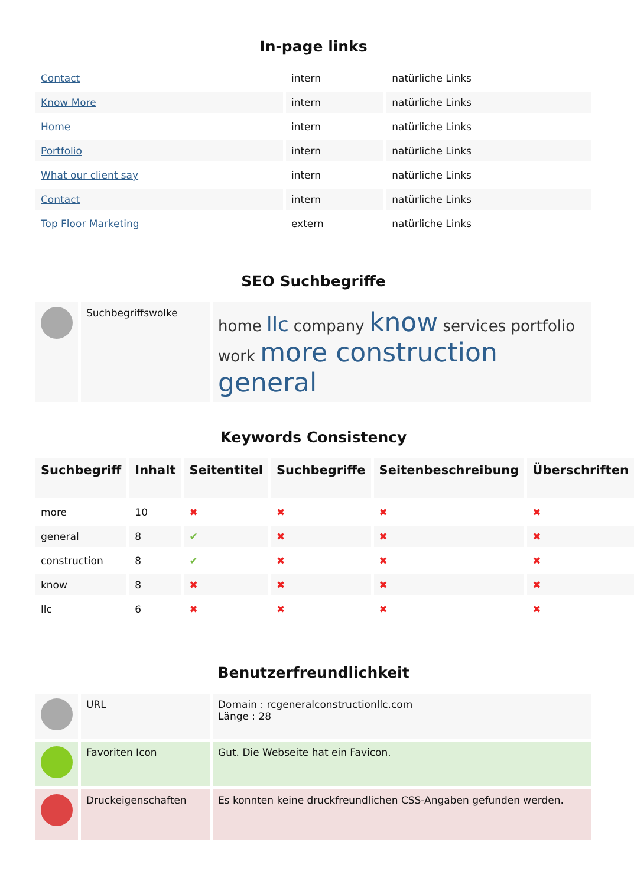In-page links
| Contact | intern | natürliche Links |
| Know More | intern | natürliche Links |
| Home | intern | natürliche Links |
| Portfolio | intern | natürliche Links |
| What our client say | intern | natürliche Links |
| Contact | intern | natürliche Links |
| Top Floor Marketing | extern | natürliche Links |
SEO Suchbegriffe
| | Suchbegriffswolke | home llc company know services portfolio work more construction general |
Keywords Consistency
| Suchbegriff | Inhalt | Seitentitel | Suchbegriffe | Seitenbeschreibung | Überschriften |
| --- | --- | --- | --- | --- | --- |
| more | 10 | ✖ | ✖ | ✖ | ✖ |
| general | 8 | ✔ | ✖ | ✖ | ✖ |
| construction | 8 | ✔ | ✖ | ✖ | ✖ |
| know | 8 | ✖ | ✖ | ✖ | ✖ |
| llc | 6 | ✖ | ✖ | ✖ | ✖ |
Benutzerfreundlichkeit
| | URL | Domain : rcgeneralconstructionllc.com Länge : 28 |
| | Favoriten Icon | Gut. Die Webseite hat ein Favicon. |
| | Druckeigenschaften | Es konnten keine druckfreundlichen CSS-Angaben gefunden werden. |